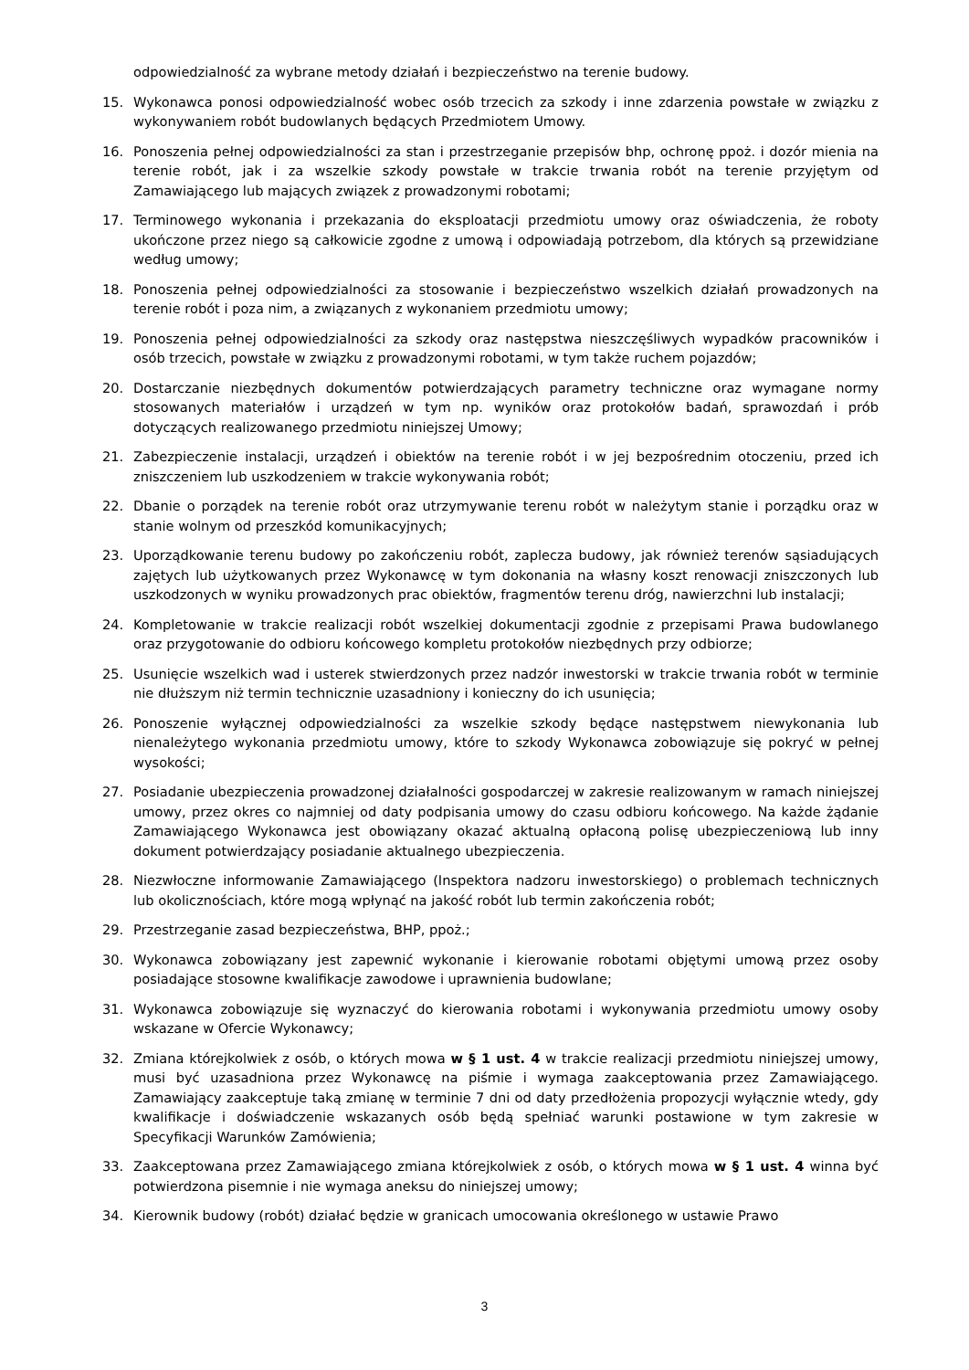odpowiedzialność za wybrane metody działań i bezpieczeństwo na terenie budowy.
15. Wykonawca ponosi odpowiedzialność wobec osób trzecich za szkody i inne zdarzenia powstałe w związku z wykonywaniem robót budowlanych będących Przedmiotem Umowy.
16. Ponoszenia pełnej odpowiedzialności za stan i przestrzeganie przepisów bhp, ochronę ppoż. i dozór mienia na terenie robót, jak i za wszelkie szkody powstałe w trakcie trwania robót na terenie przyjętym od Zamawiającego lub mających związek z prowadzonymi robotami;
17. Terminowego wykonania i przekazania do eksploatacji przedmiotu umowy oraz oświadczenia, że roboty ukończone przez niego są całkowicie zgodne z umową i odpowiadają potrzebom, dla których są przewidziane według umowy;
18. Ponoszenia pełnej odpowiedzialności za stosowanie i bezpieczeństwo wszelkich działań prowadzonych na terenie robót i poza nim, a związanych z wykonaniem przedmiotu umowy;
19. Ponoszenia pełnej odpowiedzialności za szkody oraz następstwa nieszczęśliwych wypadków pracowników i osób trzecich, powstałe w związku z prowadzonymi robotami, w tym także ruchem pojazdów;
20. Dostarczanie niezbędnych dokumentów potwierdzających parametry techniczne oraz wymagane normy stosowanych materiałów i urządzeń w tym np. wyników oraz protokołów badań, sprawozdań i prób dotyczących realizowanego przedmiotu niniejszej Umowy;
21. Zabezpieczenie instalacji, urządzeń i obiektów na terenie robót i w jej bezpośrednim otoczeniu, przed ich zniszczeniem lub uszkodzeniem w trakcie wykonywania robót;
22. Dbanie o porządek na terenie robót oraz utrzymywanie terenu robót w należytym stanie i porządku oraz w stanie wolnym od przeszkód komunikacyjnych;
23. Uporządkowanie terenu budowy po zakończeniu robót, zaplecza budowy, jak również terenów sąsiadujących zajętych lub użytkowanych przez Wykonawcę w tym dokonania na własny koszt renowacji zniszczonych lub uszkodzonych w wyniku prowadzonych prac obiektów, fragmentów terenu dróg, nawierzchni lub instalacji;
24. Kompletowanie w trakcie realizacji robót wszelkiej dokumentacji zgodnie z przepisami Prawa budowlanego oraz przygotowanie do odbioru końcowego kompletu protokołów niezbędnych przy odbiorze;
25. Usunięcie wszelkich wad i usterek stwierdzonych przez nadzór inwestorski w trakcie trwania robót w terminie nie dłuższym niż termin technicznie uzasadniony i konieczny do ich usunięcia;
26. Ponoszenie wyłącznej odpowiedzialności za wszelkie szkody będące następstwem niewykonania lub nienależytego wykonania przedmiotu umowy, które to szkody Wykonawca zobowiązuje się pokryć w pełnej wysokości;
27. Posiadanie ubezpieczenia prowadzonej działalności gospodarczej w zakresie realizowanym w ramach niniejszej umowy, przez okres co najmniej od daty podpisania umowy do czasu odbioru końcowego. Na każde żądanie Zamawiającego Wykonawca jest obowiązany okazać aktualną opłaconą polisę ubezpieczeniową lub inny dokument potwierdzający posiadanie aktualnego ubezpieczenia.
28. Niezwłoczne informowanie Zamawiającego (Inspektora nadzoru inwestorskiego) o problemach technicznych lub okolicznościach, które mogą wpłynąć na jakość robót lub termin zakończenia robót;
29. Przestrzeganie zasad bezpieczeństwa, BHP, ppoż.;
30. Wykonawca zobowiązany jest zapewnić wykonanie i kierowanie robotami objętymi umową przez osoby posiadające stosowne kwalifikacje zawodowe i uprawnienia budowlane;
31. Wykonawca zobowiązuje się wyznaczyć do kierowania robotami i wykonywania przedmiotu umowy osoby wskazane w Ofercie Wykonawcy;
32. Zmiana którejkolwiek z osób, o których mowa w § 1 ust. 4 w trakcie realizacji przedmiotu niniejszej umowy, musi być uzasadniona przez Wykonawcę na piśmie i wymaga zaakceptowania przez Zamawiającego. Zamawiający zaakceptuje taką zmianę w terminie 7 dni od daty przedłożenia propozycji wyłącznie wtedy, gdy kwalifikacje i doświadczenie wskazanych osób będą spełniać warunki postawione w tym zakresie w Specyfikacji Warunków Zamówienia;
33. Zaakceptowana przez Zamawiającego zmiana którejkolwiek z osób, o których mowa w § 1 ust. 4 winna być potwierdzona pisemnie i nie wymaga aneksu do niniejszej umowy;
34. Kierownik budowy (robót) działać będzie w granicach umocowania określonego w ustawie Prawo
3